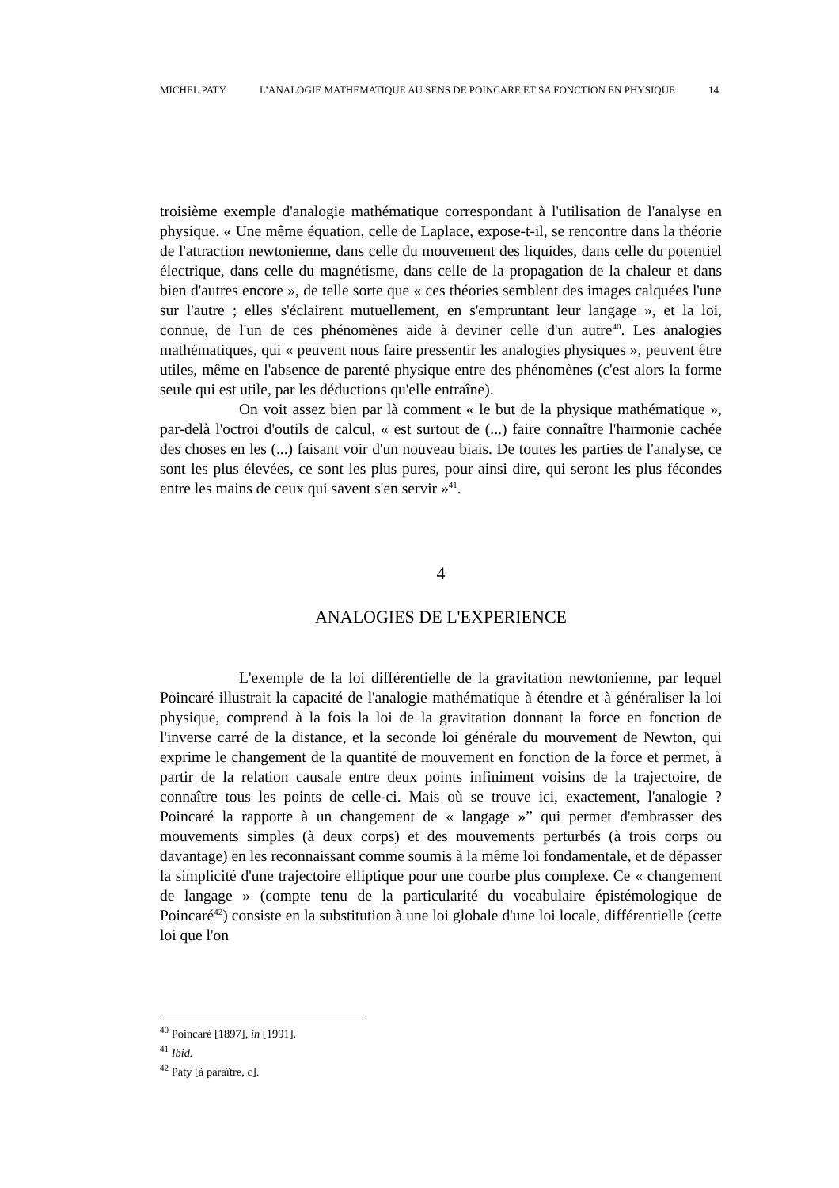MICHEL PATY L’ANALOGIE MATHEMATIQUE AU SENS DE POINCARE ET SA FONCTION EN PHYSIQUE 14
troisième exemple d'analogie mathématique correspondant à l'utilisation de l'analyse en physique. « Une même équation, celle de Laplace, expose-t-il, se rencontre dans la théorie de l'attraction newtonienne, dans celle du mouvement des liquides, dans celle du potentiel électrique, dans celle du magnétisme, dans celle de la propagation de la chaleur et dans bien d'autres encore », de telle sorte que « ces théories semblent des images calquées l'une sur l'autre ; elles s'éclairent mutuellement, en s'empruntant leur langage », et la loi, connue, de l'un de ces phénomènes aide à deviner celle d'un autre<sup>40</sup>. Les analogies mathématiques, qui « peuvent nous faire pressentir les analogies physiques », peuvent être utiles, même en l'absence de parenté physique entre des phénomènes (c'est alors la forme seule qui est utile, par les déductions qu'elle entraîne).
On voit assez bien par là comment « le but de la physique mathématique », par-delà l'octroi d'outils de calcul, « est surtout de (...) faire connaître l'harmonie cachée des choses en les (...) faisant voir d'un nouveau biais. De toutes les parties de l'analyse, ce sont les plus élevées, ce sont les plus pures, pour ainsi dire, qui seront les plus fécondes entre les mains de ceux qui savent s'en servir »<sup>41</sup>.
4
ANALOGIES DE L'EXPERIENCE
L'exemple de la loi différentielle de la gravitation newtonienne, par lequel Poincaré illustrait la capacité de l'analogie mathématique à étendre et à généraliser la loi physique, comprend à la fois la loi de la gravitation donnant la force en fonction de l'inverse carré de la distance, et la seconde loi générale du mouvement de Newton, qui exprime le changement de la quantité de mouvement en fonction de la force et permet, à partir de la relation causale entre deux points infiniment voisins de la trajectoire, de connaître tous les points de celle-ci. Mais où se trouve ici, exactement, l'analogie ? Poincaré la rapporte à un changement de « langage »” qui permet d'embrasser des mouvements simples (à deux corps) et des mouvements perturbés (à trois corps ou davantage) en les reconnaissant comme soumis à la même loi fondamentale, et de dépasser la simplicité d'une trajectoire elliptique pour une courbe plus complexe. Ce « changement de langage » (compte tenu de la particularité du vocabulaire épistémologique de Poincaré<sup>42</sup>) consiste en la substitution à une loi globale d'une loi locale, différentielle (cette loi que l'on
<sup>40</sup> Poincaré [1897], in [1991].
<sup>41</sup> Ibid.
<sup>42</sup> Paty [à paraître, c].